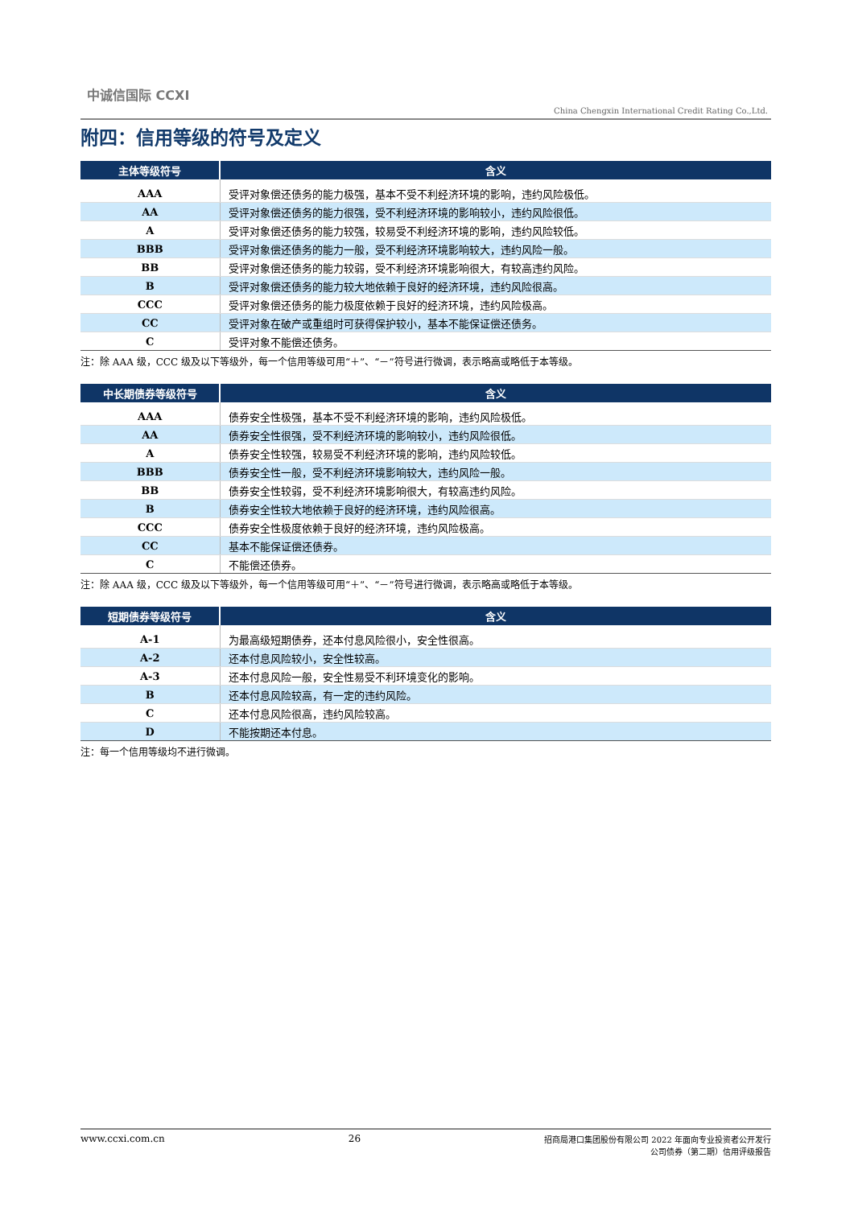中诚信国际 CCXI
China Chengxin International Credit Rating Co.,Ltd.
附四：信用等级的符号及定义
| 主体等级符号 | 含义 |
| --- | --- |
| AAA | 受评对象偿还债务的能力极强，基本不受不利经济环境的影响，违约风险极低。 |
| AA | 受评对象偿还债务的能力很强，受不利经济环境的影响较小，违约风险很低。 |
| A | 受评对象偿还债务的能力较强，较易受不利经济环境的影响，违约风险较低。 |
| BBB | 受评对象偿还债务的能力一般，受不利经济环境影响较大，违约风险一般。 |
| BB | 受评对象偿还债务的能力较弱，受不利经济环境影响很大，有较高违约风险。 |
| B | 受评对象偿还债务的能力较大地依赖于良好的经济环境，违约风险很高。 |
| CCC | 受评对象偿还债务的能力极度依赖于良好的经济环境，违约风险极高。 |
| CC | 受评对象在破产或重组时可获得保护较小，基本不能保证偿还债务。 |
| C | 受评对象不能偿还债务。 |
注：除 AAA 级，CCC 级及以下等级外，每一个信用等级可用“＋”、“－”符号进行微调，表示略高或略低于本等级。
| 中长期债券等级符号 | 含义 |
| --- | --- |
| AAA | 债券安全性极强，基本不受不利经济环境的影响，违约风险极低。 |
| AA | 债券安全性很强，受不利经济环境的影响较小，违约风险很低。 |
| A | 债券安全性较强，较易受不利经济环境的影响，违约风险较低。 |
| BBB | 债券安全性一般，受不利经济环境影响较大，违约风险一般。 |
| BB | 债券安全性较弱，受不利经济环境影响很大，有较高违约风险。 |
| B | 债券安全性较大地依赖于良好的经济环境，违约风险很高。 |
| CCC | 债券安全性极度依赖于良好的经济环境，违约风险极高。 |
| CC | 基本不能保证偿还债券。 |
| C | 不能偿还债券。 |
注：除 AAA 级，CCC 级及以下等级外，每一个信用等级可用“＋”、“－”符号进行微调，表示略高或略低于本等级。
| 短期债券等级符号 | 含义 |
| --- | --- |
| A-1 | 为最高级短期债券，还本付息风险很小，安全性很高。 |
| A-2 | 还本付息风险较小，安全性较高。 |
| A-3 | 还本付息风险一般，安全性易受不利环境变化的影响。 |
| B | 还本付息风险较高，有一定的违约风险。 |
| C | 还本付息风险很高，违约风险较高。 |
| D | 不能按期还本付息。 |
注：每一个信用等级均不进行微调。
www.ccxi.com.cn 26 招商局港口集团股份有限公司 2022 年面向专业投资者公开发行
公司债券（第二期）信用评级报告